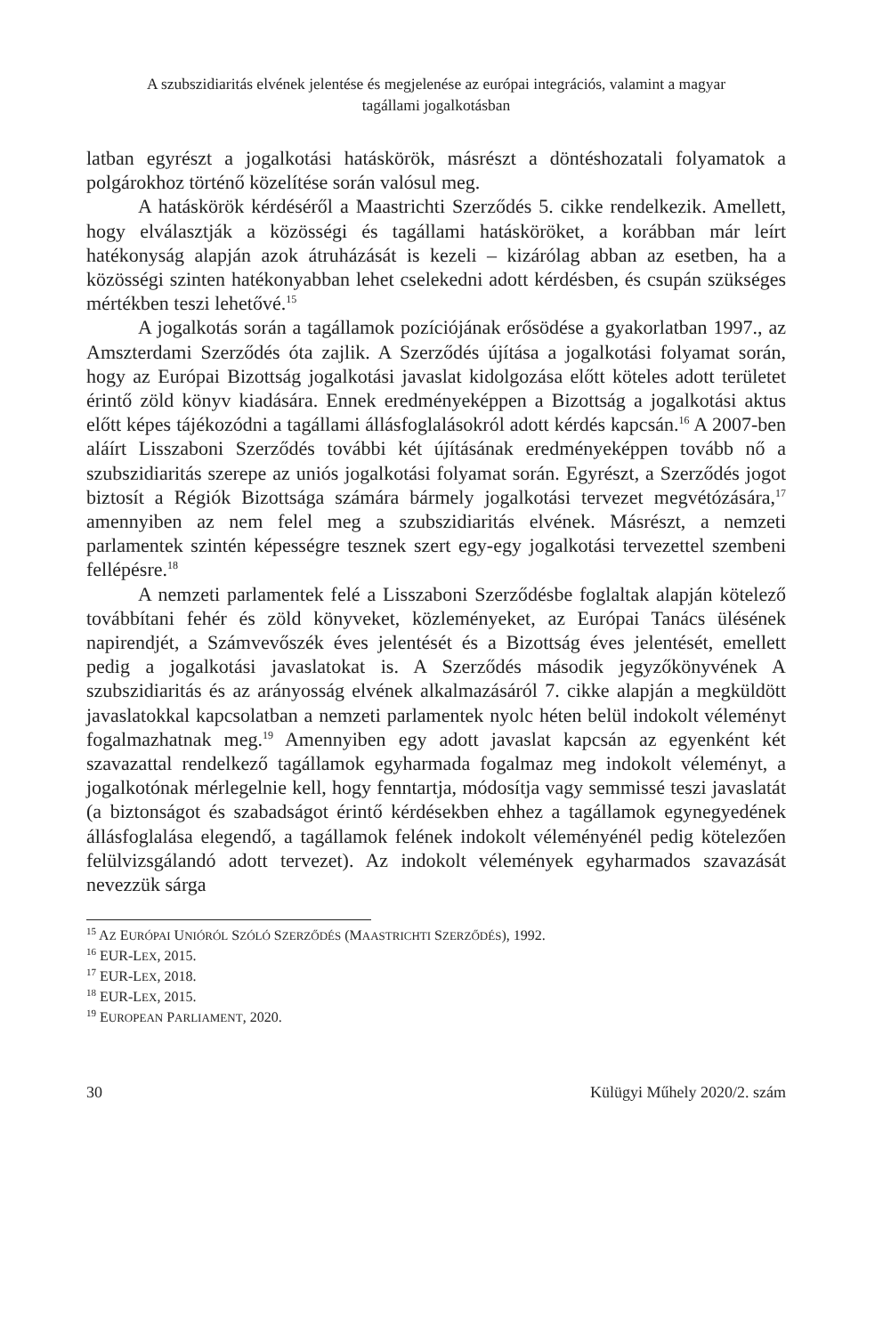A szubszidiaritás elvének jelentése és megjelenése az európai integrációs, valamint a magyar
tagállami jogalkotásban
latban egyrészt a jogalkotási hatáskörök, másrészt a döntéshozatali folyamatok a polgárokhoz történő közelítése során valósul meg.
A hatáskörök kérdéséről a Maastrichti Szerződés 5. cikke rendelkezik. Amellett, hogy elválasztják a közösségi és tagállami hatásköröket, a korábban már leírt hatékonyság alapján azok átruházását is kezeli – kizárólag abban az esetben, ha a közösségi szinten hatékonyabban lehet cselekedni adott kérdésben, és csupán szükséges mértékben teszi lehetővé.<sup>15</sup>
A jogalkotás során a tagállamok pozíciójának erősödése a gyakorlatban 1997., az Amszterdami Szerződés óta zajlik. A Szerződés újítása a jogalkotási folyamat során, hogy az Európai Bizottság jogalkotási javaslat kidolgozása előtt köteles adott területet érintő zöld könyv kiadására. Ennek eredményeképpen a Bizottság a jogalkotási aktus előtt képes tájékozódni a tagállami állásfoglalásokról adott kérdés kapcsán.<sup>16</sup> A 2007-ben aláírt Lisszaboni Szerződés további két újításának eredményeképpen tovább nő a szubszidiaritás szerepe az uniós jogalkotási folyamat során. Egyrészt, a Szerződés jogot biztosít a Régiók Bizottsága számára bármely jogalkotási tervezet megvétózására,<sup>17</sup> amennyiben az nem felel meg a szubszidiaritás elvének. Másrészt, a nemzeti parlamentek szintén képességre tesznek szert egy-egy jogalkotási tervezettel szembeni fellépésre.<sup>18</sup>
A nemzeti parlamentek felé a Lisszaboni Szerződésbe foglaltak alapján kötelező továbbítani fehér és zöld könyveket, közleményeket, az Európai Tanács ülésének napirendjét, a Számvevőszék éves jelentését és a Bizottság éves jelentését, emellett pedig a jogalkotási javaslatokat is. A Szerződés második jegyzőkönyvének A szubszidiaritás és az arányosság elvének alkalmazásáról 7. cikke alapján a megküldött javaslatokkal kapcsolatban a nemzeti parlamentek nyolc héten belül indokolt véleményt fogalmazhatnak meg.<sup>19</sup> Amennyiben egy adott javaslat kapcsán az egyenként két szavazattal rendelkező tagállamok egyharmada fogalmaz meg indokolt véleményt, a jogalkotónak mérlegelnie kell, hogy fenntartja, módosítja vagy semmissé teszi javaslatát (a biztonságot és szabadságot érintő kérdésekben ehhez a tagállamok egynegyedének állásfoglalása elegendő, a tagállamok felének indokolt véleményénél pedig kötelezően felülvizsgálandó adott tervezet). Az indokolt vélemények egyharmados szavazását nevezzük sárga
<sup>15</sup> AZ EURÓPAI UNIÓRÓL SZÓLÓ SZERZŐDÉS (MAASTRICHTI SZERZŐDÉS), 1992.
<sup>16</sup> EUR-LEX, 2015.
<sup>17</sup> EUR-LEX, 2018.
<sup>18</sup> EUR-LEX, 2015.
<sup>19</sup> EUROPEAN PARLIAMENT, 2020.
30 Külügyi Műhely 2020/2. szám